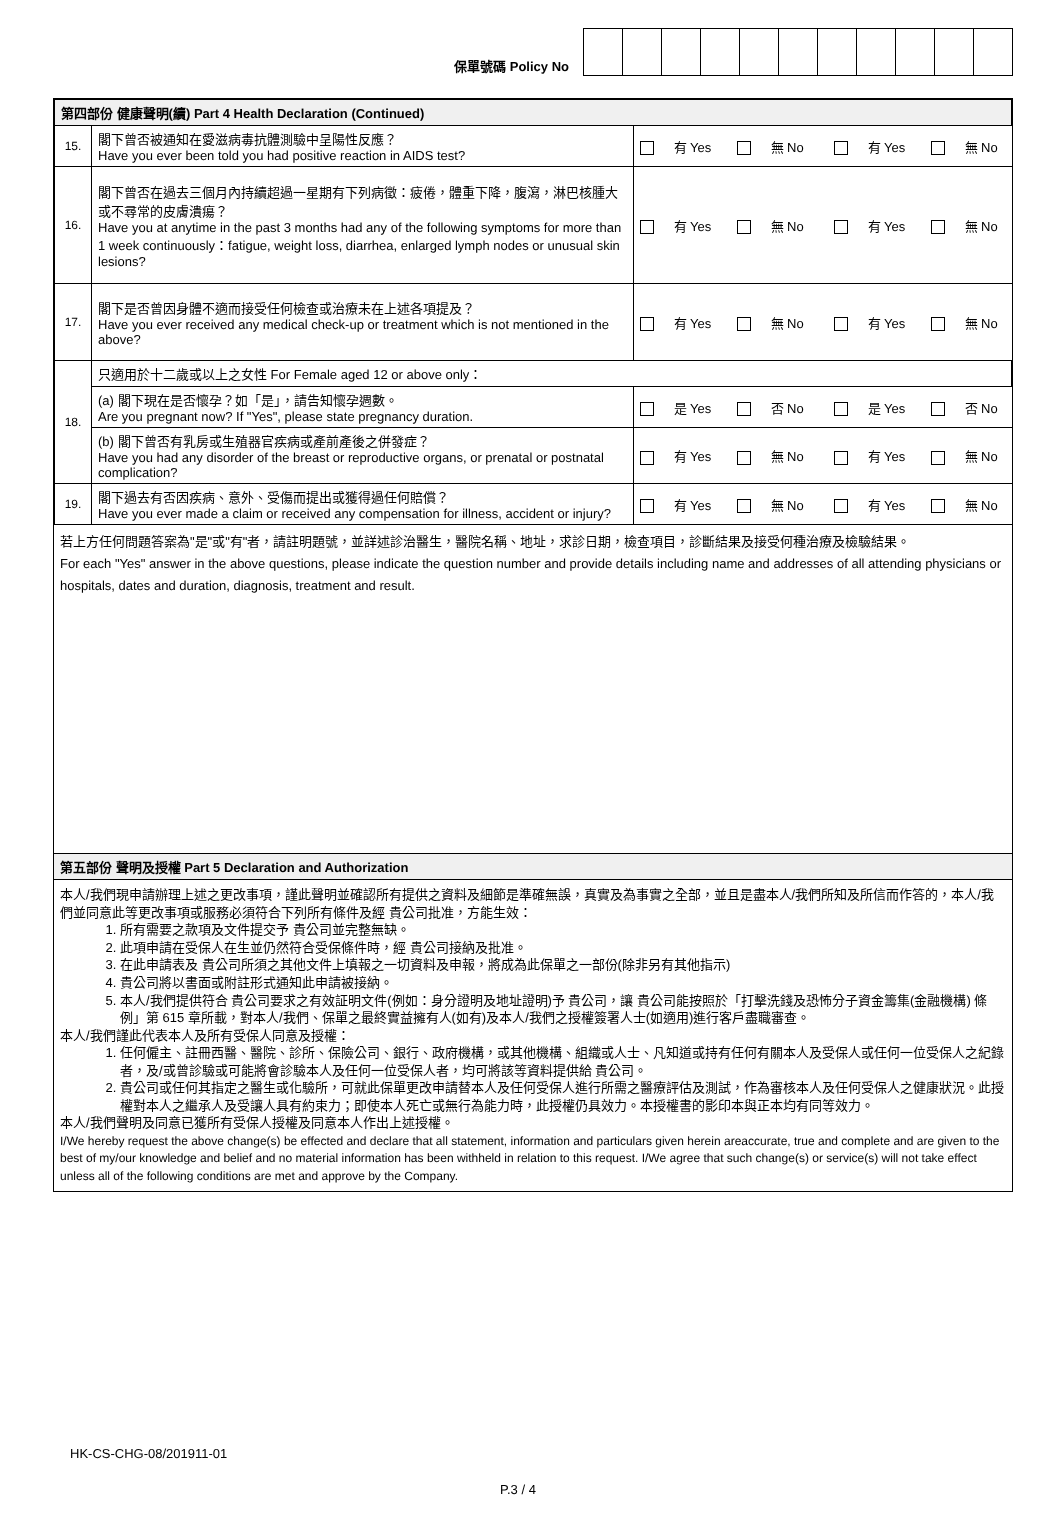保單號碼 Policy No
| 第四部份 健康聲明(續) Part 4 Health Declaration (Continued) | | | | | |
| --- | --- | --- | --- | --- | --- |
| 15. | 閣下曾否被通知在愛滋病毒抗體測驗中呈陽性反應？ Have you ever been told you had positive reaction in AIDS test? | 有 Yes | 無 No | 有 Yes | 無 No |
| 16. | 閣下曾否在過去三個月內持續超過一星期有下列病徵：疲倦，體重下降，腹瀉，淋巴核腫大或不尋常的皮膚潰瘍？ Have you at anytime in the past 3 months had any of the following symptoms for more than 1 week continuously：fatigue, weight loss, diarrhea, enlarged lymph nodes or unusual skin lesions? | 有 Yes | 無 No | 有 Yes | 無 No |
| 17. | 閣下是否曾因身體不適而接受任何檢查或治療未在上述各項提及？ Have you ever received any medical check-up or treatment which is not mentioned in the above? | 有 Yes | 無 No | 有 Yes | 無 No |
| 18. | 只適用於十二歲或以上之女性 For Female aged 12 or above only： | | | | |
| | (a) 閣下現在是否懷孕？如「是」，請告知懷孕週數。 Are you pregnant now? If "Yes", please state pregnancy duration. | 是 Yes | 否 No | 是 Yes | 否 No |
| | (b) 閣下曾否有乳房或生殖器官疾病或產前產後之併發症？ Have you had any disorder of the breast or reproductive organs, or prenatal or postnatal complication? | 有 Yes | 無 No | 有 Yes | 無 No |
| 19. | 閣下過去有否因疾病、意外、受傷而提出或獲得過任何賠償？ Have you ever made a claim or received any compensation for illness, accident or injury? | 有 Yes | 無 No | 有 Yes | 無 No |
若上方任何問題答案為"是"或"有"者，請註明題號，並詳述診治醫生，醫院名稱、地址，求診日期，檢查項目，診斷結果及接受何種治療及檢驗結果。
For each "Yes" answer in the above questions, please indicate the question number and provide details including name and addresses of all attending physicians or hospitals, dates and duration, diagnosis, treatment and result.
第五部份 聲明及授權 Part 5 Declaration and Authorization
本人/我們現申請辦理上述之更改事項，謹此聲明並確認所有提供之資料及細節是準確無誤，真實及為事實之全部，並且是盡本人/我們所知及所信而作答的，本人/我們並同意此等更改事項或服務必須符合下列所有條件及經 貴公司批准，方能生效：
1. 所有需要之款項及文件提交予 貴公司並完整無缺。
2. 此項申請在受保人在生並仍然符合受保條件時，經 貴公司接納及批准。
3. 在此申請表及 貴公司所須之其他文件上填報之一切資料及申報，將成為此保單之一部份(除非另有其他指示)
4. 貴公司將以書面或附註形式通知此申請被接納。
5. 本人/我們提供符合 貴公司要求之有效証明文件(例如：身分證明及地址證明)予 貴公司，讓 貴公司能按照於「打擊洗錢及恐怖分子資金籌集(金融機構) 條例」第 615 章所載，對本人/我們、保單之最終實益擁有人(如有)及本人/我們之授權簽署人士(如適用)進行客戶盡職審查。
本人/我們謹此代表本人及所有受保人同意及授權：
1. 任何僱主、註冊西醫、醫院、診所、保險公司、銀行、政府機構，或其他機構、組織或人士、凡知道或持有任何有關本人及受保人或任何一位受保人之紀錄者，及/或曾診驗或可能將會診驗本人及任何一位受保人者，均可將該等資料提供給 貴公司。
2. 貴公司或任何其指定之醫生或化驗所，可就此保單更改申請替本人及任何受保人進行所需之醫療評估及測試，作為審核本人及任何受保人之健康狀況。此授權對本人之繼承人及受讓人具有約束力；即使本人死亡或無行為能力時，此授權仍具效力。本授權書的影印本與正本均有同等效力。
本人/我們聲明及同意已獲所有受保人授權及同意本人作出上述授權。
I/We hereby request the above change(s) be effected and declare that all statement, information and particulars given herein areaccurate, true and complete and are given to the best of my/our knowledge and belief and no material information has been withheld in relation to this request. I/We agree that such change(s) or service(s) will not take effect unless all of the following conditions are met and approve by the Company.
HK-CS-CHG-08/201911-01
P.3 / 4